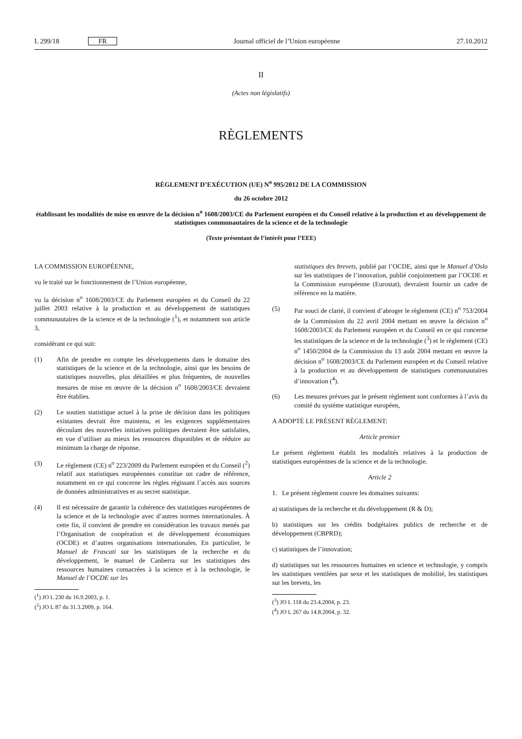L 299/18 FR Journal officiel de l’Union européenne 27.10.2012
II
(Actes non législatifs)
RÈGLEMENTS
RÈGLEMENT D’EXÉCUTION (UE) N<sup>o</sup> 995/2012 DE LA COMMISSION
du 26 octobre 2012
établissant les modalités de mise en œuvre de la décision n<sup>o</sup> 1608/2003/CE du Parlement européen et du Conseil relative à la production et au développement de statistiques communautaires de la science et de la technologie
(Texte présentant de l’intérêt pour l’EEE)
LA COMMISSION EUROPÉENNE,
vu le traité sur le fonctionnement de l’Union européenne,
vu la décision n<sup>o</sup> 1608/2003/CE du Parlement européen et du Conseil du 22 juillet 2003 relative à la production et au développement de statistiques communautaires de la science et de la technologie (<sup>1</sup>), et notamment son article 3,
considérant ce qui suit:
(1) Afin de prendre en compte les développements dans le domaine des statistiques de la science et de la technologie, ainsi que les besoins de statistiques nouvelles, plus détaillées et plus fréquentes, de nouvelles mesures de mise en œuvre de la décision n<sup>o</sup> 1608/2003/CE devraient être établies.
(2) Le soutien statistique actuel à la prise de décision dans les politiques existantes devrait être maintenu, et les exigences supplémentaires découlant des nouvelles initiatives politiques devraient être satisfaites, en vue d’utiliser au mieux les ressources disponibles et de réduire au minimum la charge de réponse.
(3) Le règlement (CE) n<sup>o</sup> 223/2009 du Parlement européen et du Conseil (<sup>2</sup>) relatif aux statistiques européennes constitue un cadre de référence, notamment en ce qui concerne les règles régissant l’accès aux sources de données administratives et au secret statistique.
(4) Il est nécessaire de garantir la cohérence des statistiques européennes de la science et de la technologie avec d’autres normes internationales. À cette fin, il convient de prendre en considération les travaux menés par l’Organisation de coopération et de développement économiques (OCDE) et d’autres organisations internationales. En particulier, le Manuel de Frascati sur les statistiques de la recherche et du développement, le manuel de Canberra sur les statistiques des ressources humaines consacrées à la science et à la technologie, le Manuel de l’OCDE sur les
(<sup>1</sup>) JO L 230 du 16.9.2003, p. 1.
(<sup>2</sup>) JO L 87 du 31.3.2009, p. 164.
statistiques des brevets, publié par l’OCDE, ainsi que le Manuel d’Oslo sur les statistiques de l’innovation, publié conjointement par l’OCDE et la Commission européenne (Eurostat), devraient fournir un cadre de référence en la matière.
(5) Par souci de clarté, il convient d’abroger le règlement (CE) n<sup>o</sup> 753/2004 de la Commission du 22 avril 2004 mettant en œuvre la décision n<sup>o</sup> 1608/2003/CE du Parlement européen et du Conseil en ce qui concerne les statistiques de la science et de la technologie (<sup>3</sup>) et le règlement (CE) n<sup>o</sup> 1450/2004 de la Commission du 13 août 2004 mettant en œuvre la décision n<sup>o</sup> 1608/2003/CE du Parlement européen et du Conseil relative à la production et au développement de statistiques communautaires d’innovation (<sup>4</sup>).
(6) Les mesures prévues par le présent règlement sont conformes à l’avis du comité du système statistique européen,
A ADOPTÉ LE PRÉSENT RÈGLEMENT:
Article premier
Le présent règlement établit les modalités relatives à la production de statistiques européennes de la science et de la technologie.
Article 2
1. Le présent règlement couvre les domaines suivants:
a) statistiques de la recherche et du développement (R & D);
b) statistiques sur les crédits budgétaires publics de recherche et de développement (CBPRD);
c) statistiques de l’innovation;
d) statistiques sur les ressources humaines en science et technologie, y compris les statistiques ventilées par sexe et les statistiques de mobilité, les statistiques sur les brevets, les
(<sup>3</sup>) JO L 118 du 23.4.2004, p. 23.
(<sup>4</sup>) JO L 267 du 14.8.2004, p. 32.